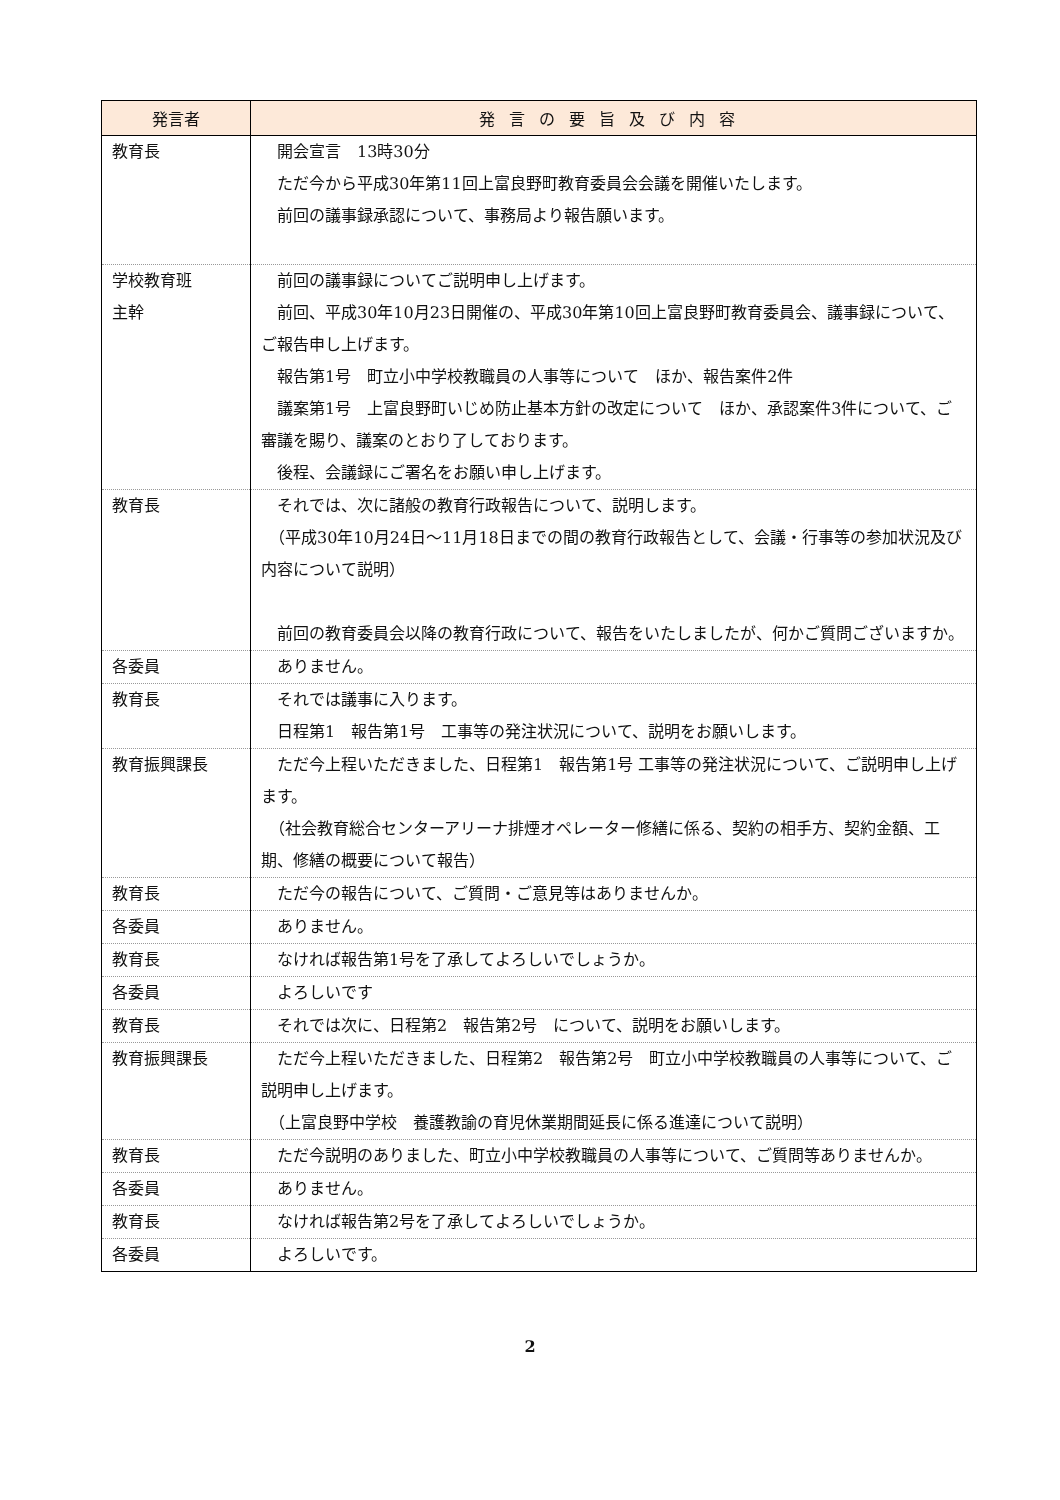| 発言者 | 発言の要旨及び内容 |
| --- | --- |
| 教育長 | 開会宣言 13時30分 ただ今から平成30年第11回上富良野町教育委員会会議を開催いたします。 前回の議事録承認について、事務局より報告願います。 |
| 学校教育班 主幹 | 前回の議事録についてご説明申し上げます。 前回、平成30年10月23日開催の、平成30年第10回上富良野町教育委員会、議事録について、ご報告申し上げます。 報告第1号 町立小中学校教職員の人事等について ほか、報告案件2件 議案第1号 上富良野町いじめ防止基本方針の改定について ほか、承認案件3件について、ご審議を賜り、議案のとおり了しております。 後程、会議録にご署名をお願い申し上げます。 |
| 教育長 | それでは、次に諸般の教育行政報告について、説明します。 （平成30年10月24日～11月18日までの間の教育行政報告として、会議・行事等の参加状況及び内容について説明） 前回の教育委員会以降の教育行政について、報告をいたしましたが、何かご質問ございますか。 |
| 各委員 | ありません。 |
| 教育長 | それでは議事に入ります。 日程第1 報告第1号 工事等の発注状況について、説明をお願いします。 |
| 教育振興課長 | ただ今上程いただきました、日程第1 報告第1号 工事等の発注状況について、ご説明申し上げます。 （社会教育総合センターアリーナ排煙オペレーター修繕に係る、契約の相手方、契約金額、工期、修繕の概要について報告） |
| 教育長 | ただ今の報告について、ご質問・ご意見等はありませんか。 |
| 各委員 | ありません。 |
| 教育長 | なければ報告第1号を了承してよろしいでしょうか。 |
| 各委員 | よろしいです |
| 教育長 | それでは次に、日程第2 報告第2号 について、説明をお願いします。 |
| 教育振興課長 | ただ今上程いただきました、日程第2 報告第2号 町立小中学校教職員の人事等について、ご説明申し上げます。 （上富良野中学校 養護教諭の育児休業期間延長に係る進達について説明） |
| 教育長 | ただ今説明のありました、町立小中学校教職員の人事等について、ご質問等ありませんか。 |
| 各委員 | ありません。 |
| 教育長 | なければ報告第2号を了承してよろしいでしょうか。 |
| 各委員 | よろしいです。 |
2